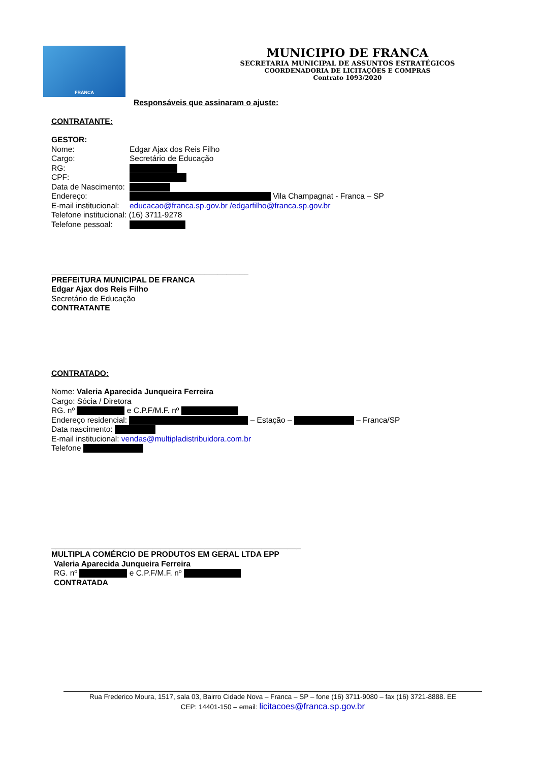FRANCA
MUNICIPIO DE FRANCA
SECRETARIA MUNICIPAL DE ASSUNTOS ESTRATÉGICOS
COORDENADORIA DE LICITAÇÕES E COMPRAS
Contrato 1093/2020
Responsáveis que assinaram o ajuste:
CONTRATANTE:
GESTOR:
Nome: Edgar Ajax dos Reis Filho
Cargo: Secretário de Educação
RG:
CPF:
Data de Nascimento:
Endereço: Vila Champagnat - Franca – SP
E-mail institucional: educacao@franca.sp.gov.br /edgarfilho@franca.sp.gov.br
Telefone institucional: (16) 3711-9278
Telefone pessoal:
_____________________________________________
PREFEITURA MUNICIPAL DE FRANCA
Edgar Ajax dos Reis Filho
Secretário de Educação
CONTRATANTE
CONTRATADO:
Nome: Valeria Aparecida Junqueira Ferreira
Cargo: Sócia / Diretora
RG. nº e C.P.F/M.F. nº
Endereço residencial: – Estação – – Franca/SP
Data nascimento:
E-mail institucional: vendas@multipladistribuidora.com.br
Telefone
_________________________________________________________
MULTIPLA COMÉRCIO DE PRODUTOS EM GERAL LTDA EPP
Valeria Aparecida Junqueira Ferreira
RG. nº e C.P.F/M.F. nº
CONTRATADA
Rua Frederico Moura, 1517, sala 03, Bairro Cidade Nova – Franca – SP – fone (16) 3711-9080 – fax (16) 3721-8888. EE
CEP: 14401-150 – email: licitacoes@franca.sp.gov.br